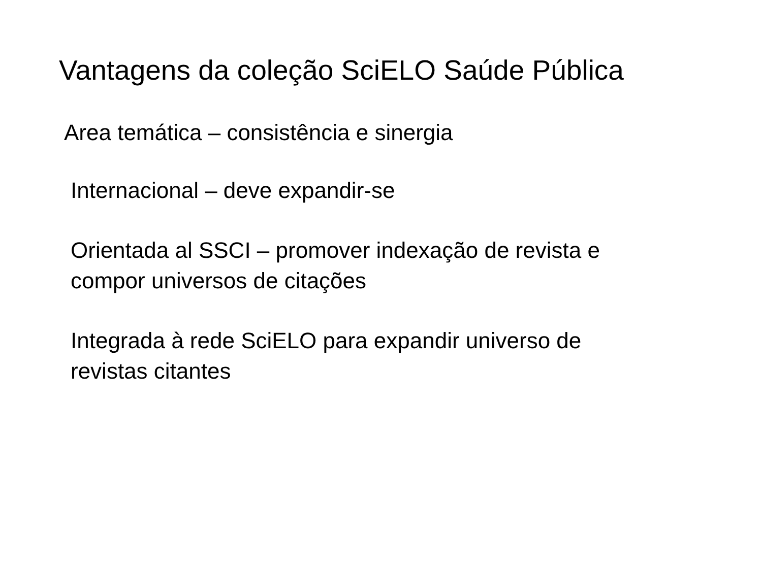Vantagens da coleção SciELO Saúde Pública
Area temática – consistência e sinergia
Internacional – deve expandir-se
Orientada al SSCI – promover indexação de revista e
compor universos de citações
Integrada à rede SciELO para expandir universo de
revistas citantes